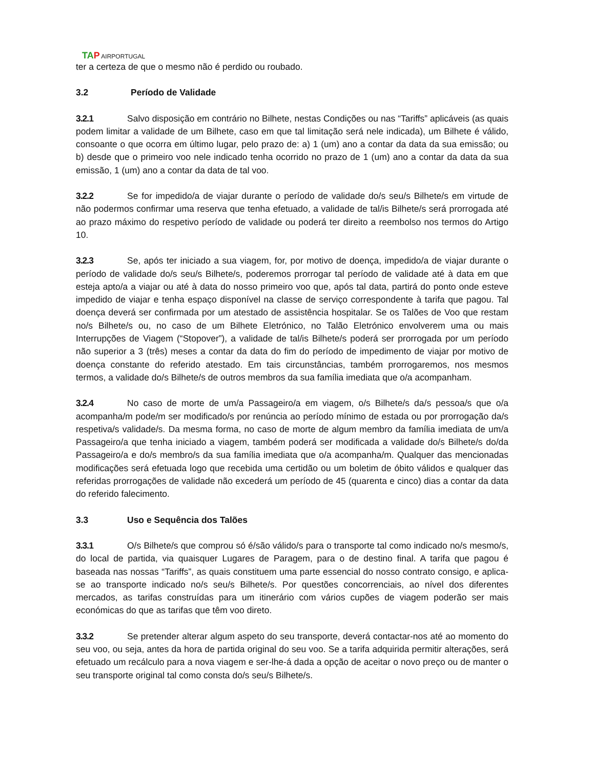TAP AIRPORTUGAL
ter a certeza de que o mesmo não é perdido ou roubado.
3.2 Período de Validade
3.2.1 Salvo disposição em contrário no Bilhete, nestas Condições ou nas “Tariffs” aplicáveis (as quais podem limitar a validade de um Bilhete, caso em que tal limitação será nele indicada), um Bilhete é válido, consoante o que ocorra em último lugar, pelo prazo de: a) 1 (um) ano a contar da data da sua emissão; ou b) desde que o primeiro voo nele indicado tenha ocorrido no prazo de 1 (um) ano a contar da data da sua emissão, 1 (um) ano a contar da data de tal voo.
3.2.2 Se for impedido/a de viajar durante o período de validade do/s seu/s Bilhete/s em virtude de não podermos confirmar uma reserva que tenha efetuado, a validade de tal/is Bilhete/s será prorrogada até ao prazo máximo do respetivo período de validade ou poderá ter direito a reembolso nos termos do Artigo 10.
3.2.3 Se, após ter iniciado a sua viagem, for, por motivo de doença, impedido/a de viajar durante o período de validade do/s seu/s Bilhete/s, poderemos prorrogar tal período de validade até à data em que esteja apto/a a viajar ou até à data do nosso primeiro voo que, após tal data, partirá do ponto onde esteve impedido de viajar e tenha espaço disponível na classe de serviço correspondente à tarifa que pagou. Tal doença deverá ser confirmada por um atestado de assistência hospitalar. Se os Talões de Voo que restam no/s Bilhete/s ou, no caso de um Bilhete Eletrónico, no Talão Eletrónico envolverem uma ou mais Interrupções de Viagem (“Stopover”), a validade de tal/is Bilhete/s poderá ser prorrogada por um período não superior a 3 (três) meses a contar da data do fim do período de impedimento de viajar por motivo de doença constante do referido atestado. Em tais circunstâncias, também prorrogaremos, nos mesmos termos, a validade do/s Bilhete/s de outros membros da sua família imediata que o/a acompanham.
3.2.4 No caso de morte de um/a Passageiro/a em viagem, o/s Bilhete/s da/s pessoa/s que o/a acompanha/m pode/m ser modificado/s por renúncia ao período mínimo de estada ou por prorrogação da/s respetiva/s validade/s. Da mesma forma, no caso de morte de algum membro da família imediata de um/a Passageiro/a que tenha iniciado a viagem, também poderá ser modificada a validade do/s Bilhete/s do/da Passageiro/a e do/s membro/s da sua família imediata que o/a acompanha/m. Qualquer das mencionadas modificações será efetuada logo que recebida uma certidão ou um boletim de óbito válidos e qualquer das referidas prorrogações de validade não excederá um período de 45 (quarenta e cinco) dias a contar da data do referido falecimento.
3.3 Uso e Sequência dos Talões
3.3.1 O/s Bilhete/s que comprou só é/são válido/s para o transporte tal como indicado no/s mesmo/s, do local de partida, via quaisquer Lugares de Paragem, para o de destino final. A tarifa que pagou é baseada nas nossas “Tariffs”, as quais constituem uma parte essencial do nosso contrato consigo, e aplica-se ao transporte indicado no/s seu/s Bilhete/s. Por questões concorrenciais, ao nível dos diferentes mercados, as tarifas construídas para um itinerário com vários cupões de viagem poderão ser mais económicas do que as tarifas que têm voo direto.
3.3.2 Se pretender alterar algum aspeto do seu transporte, deverá contactar-nos até ao momento do seu voo, ou seja, antes da hora de partida original do seu voo. Se a tarifa adquirida permitir alterações, será efetuado um recálculo para a nova viagem e ser-lhe-á dada a opção de aceitar o novo preço ou de manter o seu transporte original tal como consta do/s seu/s Bilhete/s.